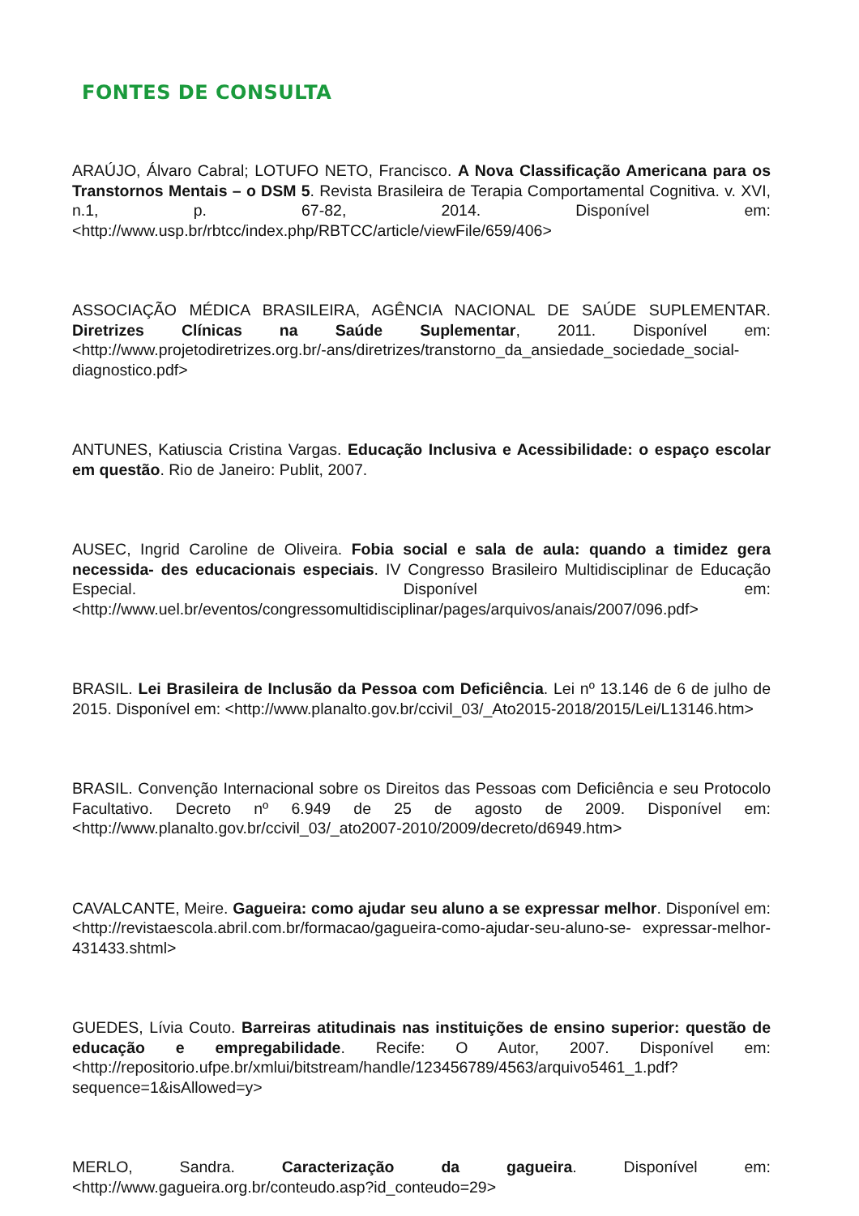FONTES DE CONSULTA
ARAÚJO, Álvaro Cabral; LOTUFO NETO, Francisco. A Nova Classificação Americana para os Transtornos Mentais – o DSM 5. Revista Brasileira de Terapia Comportamental Cognitiva. v. XVI, n.1, p. 67-82, 2014. Disponível em: <http://www.usp.br/rbtcc/index.php/RBTCC/article/viewFile/659/406>
ASSOCIAÇÃO MÉDICA BRASILEIRA, AGÊNCIA NACIONAL DE SAÚDE SUPLEMENTAR. Diretrizes Clínicas na Saúde Suplementar, 2011. Disponível em: <http://www.projetodiretrizes.org.br/-ans/diretrizes/transtorno_da_ansiedade_sociedade_social-diagnostico.pdf>
ANTUNES, Katiuscia Cristina Vargas. Educação Inclusiva e Acessibilidade: o espaço escolar em questão. Rio de Janeiro: Publit, 2007.
AUSEC, Ingrid Caroline de Oliveira. Fobia social e sala de aula: quando a timidez gera necessida- des educacionais especiais. IV Congresso Brasileiro Multidisciplinar de Educação Especial. Disponível em: <http://www.uel.br/eventos/congressomultidisciplinar/pages/arquivos/anais/2007/096.pdf>
BRASIL. Lei Brasileira de Inclusão da Pessoa com Deficiência. Lei nº 13.146 de 6 de julho de 2015. Disponível em: <http://www.planalto.gov.br/ccivil_03/_Ato2015-2018/2015/Lei/L13146.htm>
BRASIL. Convenção Internacional sobre os Direitos das Pessoas com Deficiência e seu Protocolo Facultativo. Decreto nº 6.949 de 25 de agosto de 2009. Disponível em: <http://www.planalto.gov.br/ccivil_03/_ato2007-2010/2009/decreto/d6949.htm>
CAVALCANTE, Meire. Gagueira: como ajudar seu aluno a se expressar melhor. Disponível em: <http://revistaescola.abril.com.br/formacao/gagueira-como-ajudar-seu-aluno-se- expressar-melhor-431433.shtml>
GUEDES, Lívia Couto. Barreiras atitudinais nas instituições de ensino superior: questão de educação e empregabilidade. Recife: O Autor, 2007. Disponível em: <http://repositorio.ufpe.br/xmlui/bitstream/handle/123456789/4563/arquivo5461_1.pdf?sequence=1&isAllowed=y>
MERLO, Sandra. Caracterização da gagueira. Disponível em: <http://www.gagueira.org.br/conteudo.asp?id_conteudo=29>